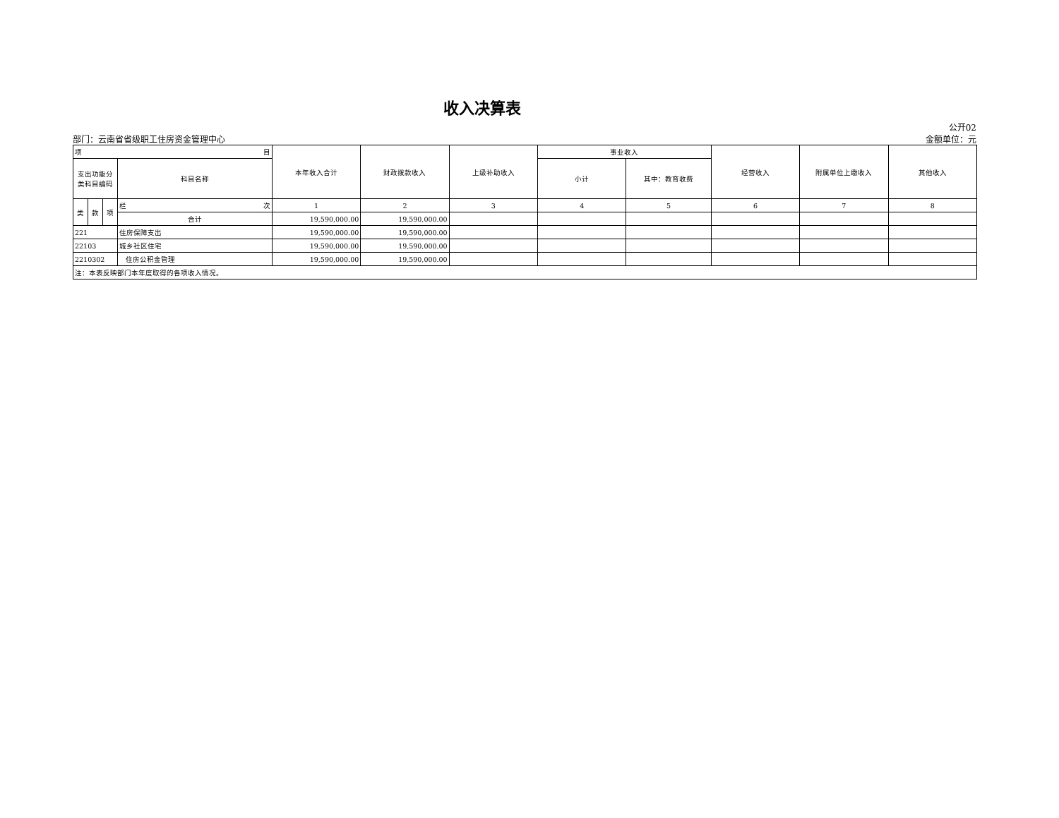收入决算表
部门：云南省省级职工住房资金管理中心
公开02
金额单位：元
| 项 目 | | | | 本年收入合计 | 财政拨款收入 | 上级补助收入 | 事业收入 | | 经营收入 | 附属单位上缴收入 | 其他收入 |
| --- | --- | --- | --- | --- | --- | --- | --- | --- | --- | --- | --- |
| 支出功能分 类科目编码 | | | 科目名称 | | | | 小计 | 其中：教育收费 | | | |
| 类 | 款 | 项 | 栏 次 | 1 | 2 | 3 | 4 | 5 | 6 | 7 | 8 |
| | | | 合计 | 19,590,000.00 | 19,590,000.00 | | | | | | |
| 221 | | | 住房保障支出 | 19,590,000.00 | 19,590,000.00 | | | | | | |
| 22103 | | | 城乡社区住宅 | 19,590,000.00 | 19,590,000.00 | | | | | | |
| 2210302 | | | 住房公积金管理 | 19,590,000.00 | 19,590,000.00 | | | | | | |
| 注：本表反映部门本年度取得的各项收入情况。 | | | | | | | | | | | |